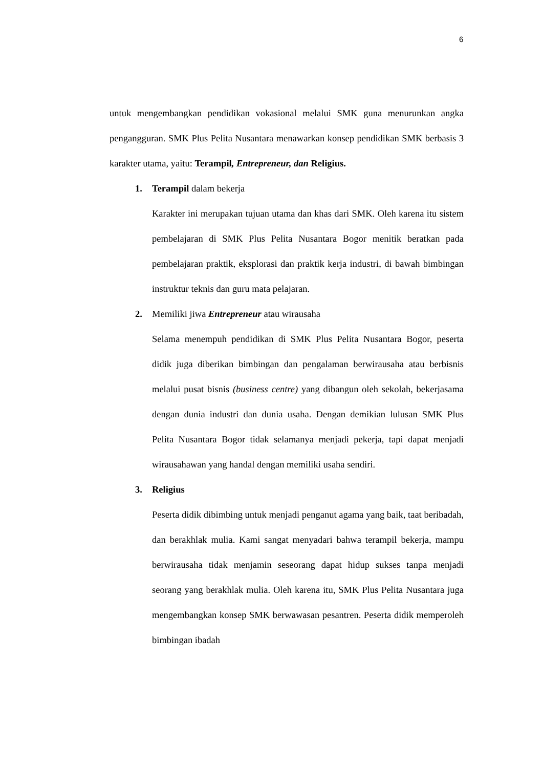6
untuk mengembangkan pendidikan vokasional melalui SMK guna menurunkan angka pengangguran. SMK Plus Pelita Nusantara menawarkan konsep pendidikan SMK berbasis 3 karakter utama, yaitu: Terampil, Entrepreneur, dan Religius.
1. Terampil dalam bekerja
Karakter ini merupakan tujuan utama dan khas dari SMK. Oleh karena itu sistem pembelajaran di SMK Plus Pelita Nusantara Bogor menitik beratkan pada pembelajaran praktik, eksplorasi dan praktik kerja industri, di bawah bimbingan instruktur teknis dan guru mata pelajaran.
2. Memiliki jiwa Entrepreneur atau wirausaha
Selama menempuh pendidikan di SMK Plus Pelita Nusantara Bogor, peserta didik juga diberikan bimbingan dan pengalaman berwirausaha atau berbisnis melalui pusat bisnis (business centre) yang dibangun oleh sekolah, bekerjasama dengan dunia industri dan dunia usaha. Dengan demikian lulusan SMK Plus Pelita Nusantara Bogor tidak selamanya menjadi pekerja, tapi dapat menjadi wirausahawan yang handal dengan memiliki usaha sendiri.
3. Religius
Peserta didik dibimbing untuk menjadi penganut agama yang baik, taat beribadah, dan berakhlak mulia. Kami sangat menyadari bahwa terampil bekerja, mampu berwirausaha tidak menjamin seseorang dapat hidup sukses tanpa menjadi seorang yang berakhlak mulia. Oleh karena itu, SMK Plus Pelita Nusantara juga mengembangkan konsep SMK berwawasan pesantren. Peserta didik memperoleh bimbingan ibadah